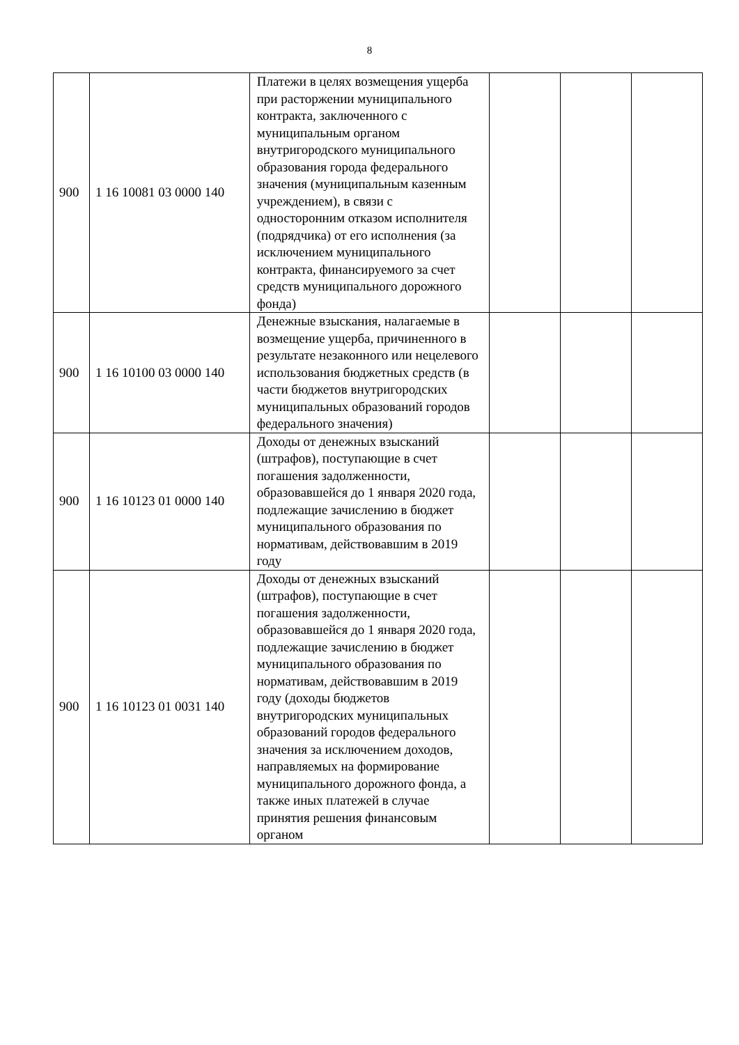8
| 900 | 1 16 10081 03 0000 140 | Платежи в целях возмещения ущерба при расторжении муниципального контракта, заключенного с муниципальным органом внутригородского муниципального образования города федерального значения (муниципальным казенным учреждением), в связи с односторонним отказом исполнителя (подрядчика) от его исполнения (за исключением муниципального контракта, финансируемого за счет средств муниципального дорожного фонда) | | | |
| 900 | 1 16 10100 03 0000 140 | Денежные взыскания, налагаемые в возмещение ущерба, причиненного в результате незаконного или нецелевого использования бюджетных средств (в части бюджетов внутригородских муниципальных образований городов федерального значения) | | | |
| 900 | 1 16 10123 01 0000 140 | Доходы от денежных взысканий (штрафов), поступающие в счет погашения задолженности, образовавшейся до 1 января 2020 года, подлежащие зачислению в бюджет муниципального образования по нормативам, действовавшим в 2019 году | | | |
| 900 | 1 16 10123 01 0031 140 | Доходы от денежных взысканий (штрафов), поступающие в счет погашения задолженности, образовавшейся до 1 января 2020 года, подлежащие зачислению в бюджет муниципального образования по нормативам, действовавшим в 2019 году (доходы бюджетов внутригородских муниципальных образований городов федерального значения за исключением доходов, направляемых на формирование муниципального дорожного фонда, а также иных платежей в случае принятия решения финансовым органом | | | |